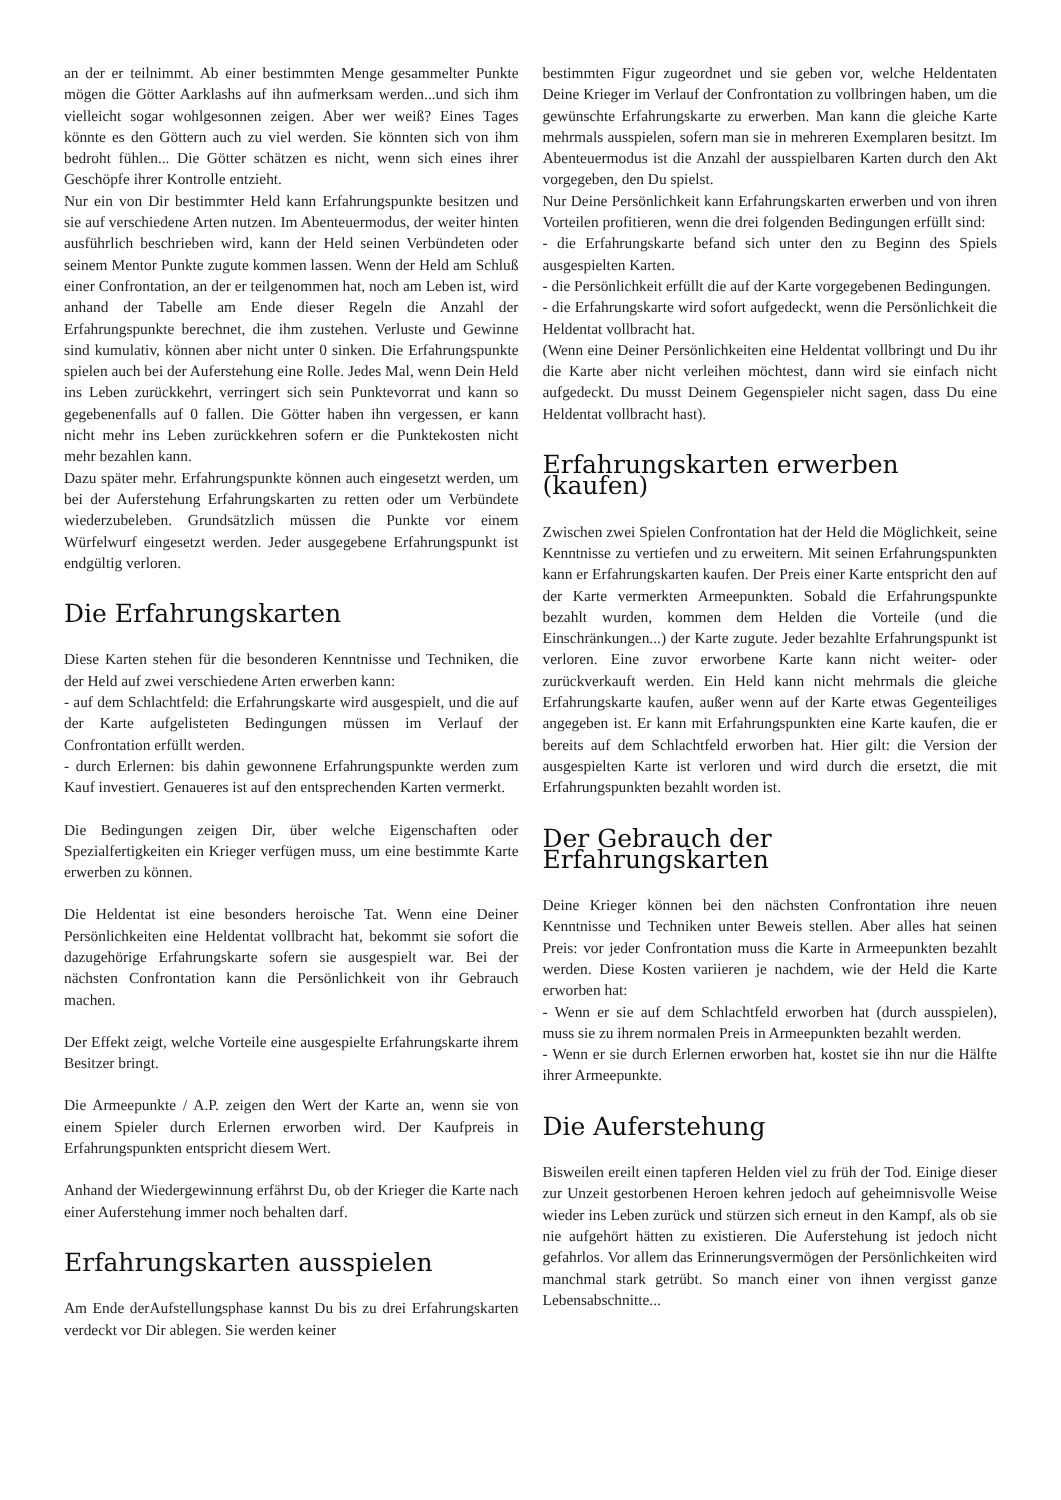an der er teilnimmt. Ab einer bestimmten Menge gesammelter Punkte mögen die Götter Aarklashs auf ihn aufmerksam werden...und sich ihm vielleicht sogar wohlgesonnen zeigen. Aber wer weiß? Eines Tages könnte es den Göttern auch zu viel werden. Sie könnten sich von ihm bedroht fühlen... Die Götter schätzen es nicht, wenn sich eines ihrer Geschöpfe ihrer Kontrolle entzieht.
Nur ein von Dir bestimmter Held kann Erfahrungspunkte besitzen und sie auf verschiedene Arten nutzen. Im Abenteuermodus, der weiter hinten ausführlich beschrieben wird, kann der Held seinen Verbündeten oder seinem Mentor Punkte zugute kommen lassen. Wenn der Held am Schluß einer Confrontation, an der er teilgenommen hat, noch am Leben ist, wird anhand der Tabelle am Ende dieser Regeln die Anzahl der Erfahrungspunkte berechnet, die ihm zustehen. Verluste und Gewinne sind kumulativ, können aber nicht unter 0 sinken. Die Erfahrungspunkte spielen auch bei der Auferstehung eine Rolle. Jedes Mal, wenn Dein Held ins Leben zurückkehrt, verringert sich sein Punktevorrat und kann so gegebenenfalls auf 0 fallen. Die Götter haben ihn vergessen, er kann nicht mehr ins Leben zurückkehren sofern er die Punktekosten nicht mehr bezahlen kann.
Dazu später mehr. Erfahrungspunkte können auch eingesetzt werden, um bei der Auferstehung Erfahrungskarten zu retten oder um Verbündete wiederzubeleben. Grundsätzlich müssen die Punkte vor einem Würfelwurf eingesetzt werden. Jeder ausgegebene Erfahrungspunkt ist endgültig verloren.
Die Erfahrungskarten
Diese Karten stehen für die besonderen Kenntnisse und Techniken, die der Held auf zwei verschiedene Arten erwerben kann:
- auf dem Schlachtfeld: die Erfahrungskarte wird ausgespielt, und die auf der Karte aufgelisteten Bedingungen müssen im Verlauf der Confrontation erfüllt werden.
- durch Erlernen: bis dahin gewonnene Erfahrungspunkte werden zum Kauf investiert. Genaueres ist auf den entsprechenden Karten vermerkt.
Die Bedingungen zeigen Dir, über welche Eigenschaften oder Spezialfertigkeiten ein Krieger verfügen muss, um eine bestimmte Karte erwerben zu können.
Die Heldentat ist eine besonders heroische Tat. Wenn eine Deiner Persönlichkeiten eine Heldentat vollbracht hat, bekommt sie sofort die dazugehörige Erfahrungskarte sofern sie ausgespielt war. Bei der nächsten Confrontation kann die Persönlichkeit von ihr Gebrauch machen.
Der Effekt zeigt, welche Vorteile eine ausgespielte Erfahrungskarte ihrem Besitzer bringt.
Die Armeepunkte / A.P. zeigen den Wert der Karte an, wenn sie von einem Spieler durch Erlernen erworben wird. Der Kaufpreis in Erfahrungspunkten entspricht diesem Wert.
Anhand der Wiedergewinnung erfährst Du, ob der Krieger die Karte nach einer Auferstehung immer noch behalten darf.
Erfahrungskarten ausspielen
Am Ende derAufstellungsphase kannst Du bis zu drei Erfahrungskarten verdeckt vor Dir ablegen. Sie werden keiner
bestimmten Figur zugeordnet und sie geben vor, welche Heldentaten Deine Krieger im Verlauf der Confrontation zu vollbringen haben, um die gewünschte Erfahrungskarte zu erwerben. Man kann die gleiche Karte mehrmals ausspielen, sofern man sie in mehreren Exemplaren besitzt. Im Abenteuermodus ist die Anzahl der ausspielbaren Karten durch den Akt vorgegeben, den Du spielst.
Nur Deine Persönlichkeit kann Erfahrungskarten erwerben und von ihren Vorteilen profitieren, wenn die drei folgenden Bedingungen erfüllt sind:
- die Erfahrungskarte befand sich unter den zu Beginn des Spiels ausgespielten Karten.
- die Persönlichkeit erfüllt die auf der Karte vorgegebenen Bedingungen.
- die Erfahrungskarte wird sofort aufgedeckt, wenn die Persönlichkeit die Heldentat vollbracht hat.
(Wenn eine Deiner Persönlichkeiten eine Heldentat vollbringt und Du ihr die Karte aber nicht verleihen möchtest, dann wird sie einfach nicht aufgedeckt. Du musst Deinem Gegenspieler nicht sagen, dass Du eine Heldentat vollbracht hast).
Erfahrungskarten erwerben (kaufen)
Zwischen zwei Spielen Confrontation hat der Held die Möglichkeit, seine Kenntnisse zu vertiefen und zu erweitern. Mit seinen Erfahrungspunkten kann er Erfahrungskarten kaufen. Der Preis einer Karte entspricht den auf der Karte vermerkten Armeepunkten. Sobald die Erfahrungspunkte bezahlt wurden, kommen dem Helden die Vorteile (und die Einschränkungen...) der Karte zugute. Jeder bezahlte Erfahrungspunkt ist verloren. Eine zuvor erworbene Karte kann nicht weiter- oder zurückverkauft werden. Ein Held kann nicht mehrmals die gleiche Erfahrungskarte kaufen, außer wenn auf der Karte etwas Gegenteiliges angegeben ist. Er kann mit Erfahrungspunkten eine Karte kaufen, die er bereits auf dem Schlachtfeld erworben hat. Hier gilt: die Version der ausgespielten Karte ist verloren und wird durch die ersetzt, die mit Erfahrungspunkten bezahlt worden ist.
Der Gebrauch der Erfahrungskarten
Deine Krieger können bei den nächsten Confrontation ihre neuen Kenntnisse und Techniken unter Beweis stellen. Aber alles hat seinen Preis: vor jeder Confrontation muss die Karte in Armeepunkten bezahlt werden. Diese Kosten variieren je nachdem, wie der Held die Karte erworben hat:
- Wenn er sie auf dem Schlachtfeld erworben hat (durch ausspielen), muss sie zu ihrem normalen Preis in Armeepunkten bezahlt werden.
- Wenn er sie durch Erlernen erworben hat, kostet sie ihn nur die Hälfte ihrer Armeepunkte.
Die Auferstehung
Bisweilen ereilt einen tapferen Helden viel zu früh der Tod. Einige dieser zur Unzeit gestorbenen Heroen kehren jedoch auf geheimnisvolle Weise wieder ins Leben zurück und stürzen sich erneut in den Kampf, als ob sie nie aufgehört hätten zu existieren. Die Auferstehung ist jedoch nicht gefahrlos. Vor allem das Erinnerungsvermögen der Persönlichkeiten wird manchmal stark getrübt. So manch einer von ihnen vergisst ganze Lebensabschnitte...